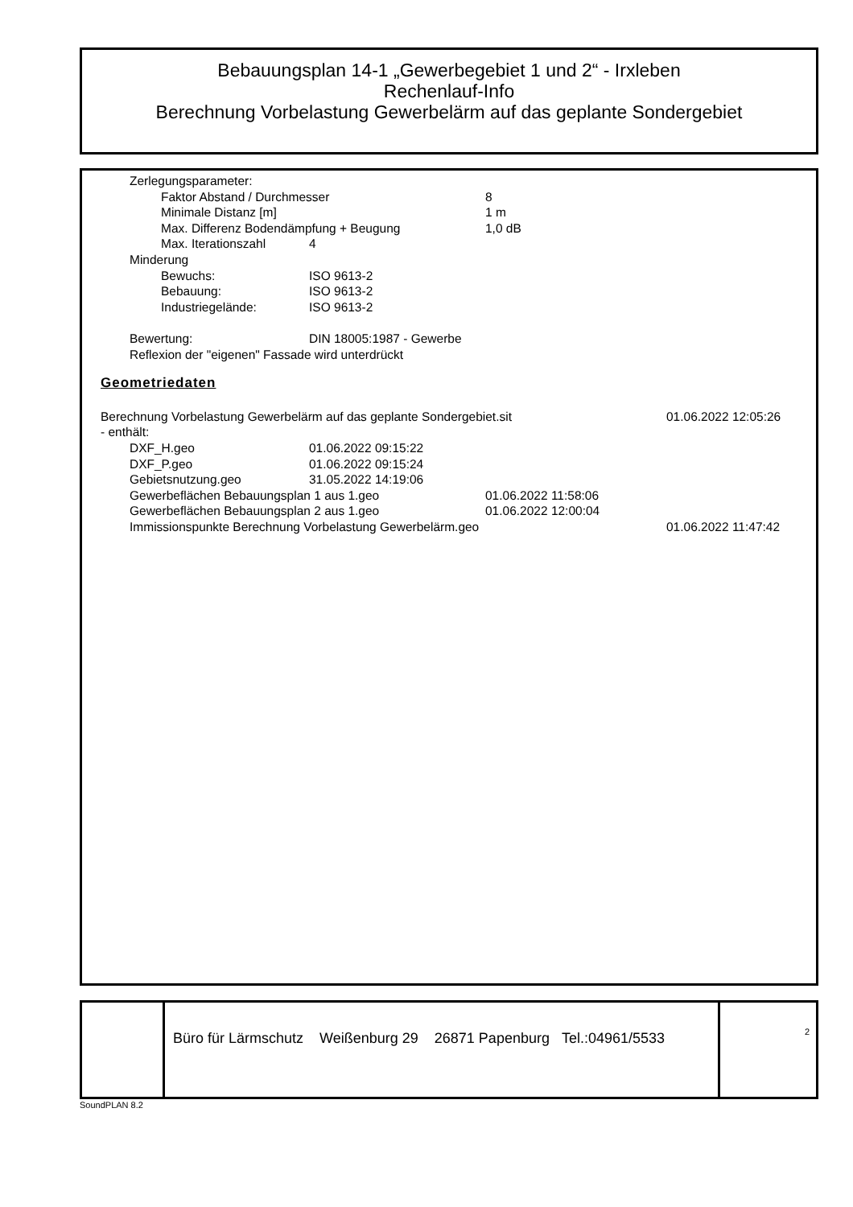Bebauungsplan 14-1 „Gewerbegebiet 1 und 2“ - Irxleben
Rechenlauf-Info
Berechnung Vorbelastung Gewerbelärm auf das geplante Sondergebiet
Zerlegungsparameter:
Faktor Abstand / Durchmesser 8
Minimale Distanz [m] 1 m
Max. Differenz Bodendämpfung + Beugung 1,0 dB
Max. Iterationszahl 4
Minderung
Bewuchs: ISO 9613-2
Bebauung: ISO 9613-2
Industriegelände: ISO 9613-2
Bewertung: DIN 18005:1987 - Gewerbe
Reflexion der "eigenen" Fassade wird unterdrückt
Geometriedaten
Berechnung Vorbelastung Gewerbelärm auf das geplante Sondergebiet.sit 01.06.2022 12:05:26
- enthält:
DXF_H.geo 01.06.2022 09:15:22
DXF_P.geo 01.06.2022 09:15:24
Gebietsnutzung.geo 31.05.2022 14:19:06
Gewerbeflächen Bebauungsplan 1 aus 1.geo 01.06.2022 11:58:06
Gewerbeflächen Bebauungsplan 2 aus 1.geo 01.06.2022 12:00:04
Immissionspunkte Berechnung Vorbelastung Gewerbelärm.geo 01.06.2022 11:47:42
Büro für Lärmschutz Weißenburg 29 26871 Papenburg Tel.:04961/5533
2
SoundPLAN 8.2